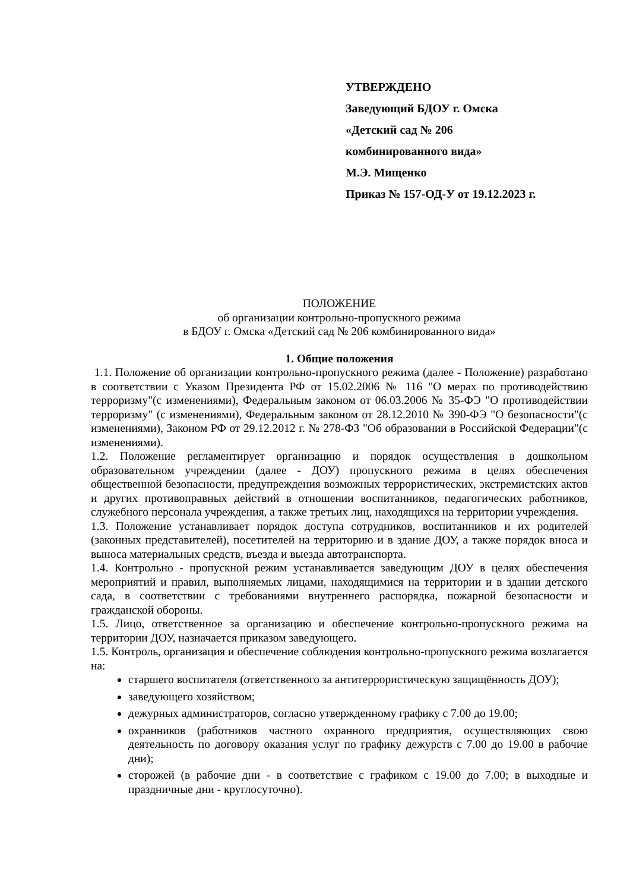УТВЕРЖДЕНО
Заведующий БДОУ г. Омска
«Детский сад № 206
комбинированного вида»
М.Э. Мищенко
Приказ № 157-ОД-У от 19.12.2023 г.
ПОЛОЖЕНИЕ
об организации контрольно-пропускного режима
в БДОУ г. Омска «Детский сад № 206 комбинированного вида»
1. Общие положения
1.1. Положение об организации контрольно-пропускного режима (далее - Положение) разработано в соответствии с Указом Президента РФ от 15.02.2006 № 116 "О мерах по противодействию терроризму"(с изменениями), Федеральным законом от 06.03.2006 № 35-ФЭ "О противодействии терроризму" (с изменениями), Федеральным законом от 28.12.2010 № 390-ФЭ "О безопасности"(с изменениями), Законом РФ от 29.12.2012 г. № 278-ФЗ "Об образовании в Российской Федерации"(с изменениями).
1.2. Положение регламентирует организацию и порядок осуществления в дошкольном образовательном учреждении (далее - ДОУ) пропускного режима в целях обеспечения общественной безопасности, предупреждения возможных террористических, экстремистских актов и других противоправных действий в отношении воспитанников, педагогических работников, служебного персонала учреждения, а также третьих лиц, находящихся на территории учреждения.
1.3. Положение устанавливает порядок доступа сотрудников, воспитанников и их родителей (законных представителей), посетителей на территорию и в здание ДОУ, а также порядок вноса и выноса материальных средств, въезда и выезда автотранспорта.
1.4. Контрольно - пропускной режим устанавливается заведующим ДОУ в целях обеспечения мероприятий и правил, выполняемых лицами, находящимися на территории и в здании детского сада, в соответствии с требованиями внутреннего распорядка, пожарной безопасности и гражданской обороны.
1.5. Лицо, ответственное за организацию и обеспечение контрольно-пропускного режима на территории ДОУ, назначается приказом заведующего.
1.5. Контроль, организация и обеспечение соблюдения контрольно-пропускного режима возлагается на:
старшего воспитателя (ответственного за антитеррористическую защищённость ДОУ);
заведующего хозяйством;
дежурных администраторов, согласно утвержденному графику с 7.00 до 19.00;
охранников (работников частного охранного предприятия, осуществляющих свою деятельность по договору оказания услуг по графику дежурств с 7.00 до 19.00 в рабочие дни);
сторожей (в рабочие дни - в соответствие с графиком с 19.00 до 7.00; в выходные и праздничные дни - круглосуточно).